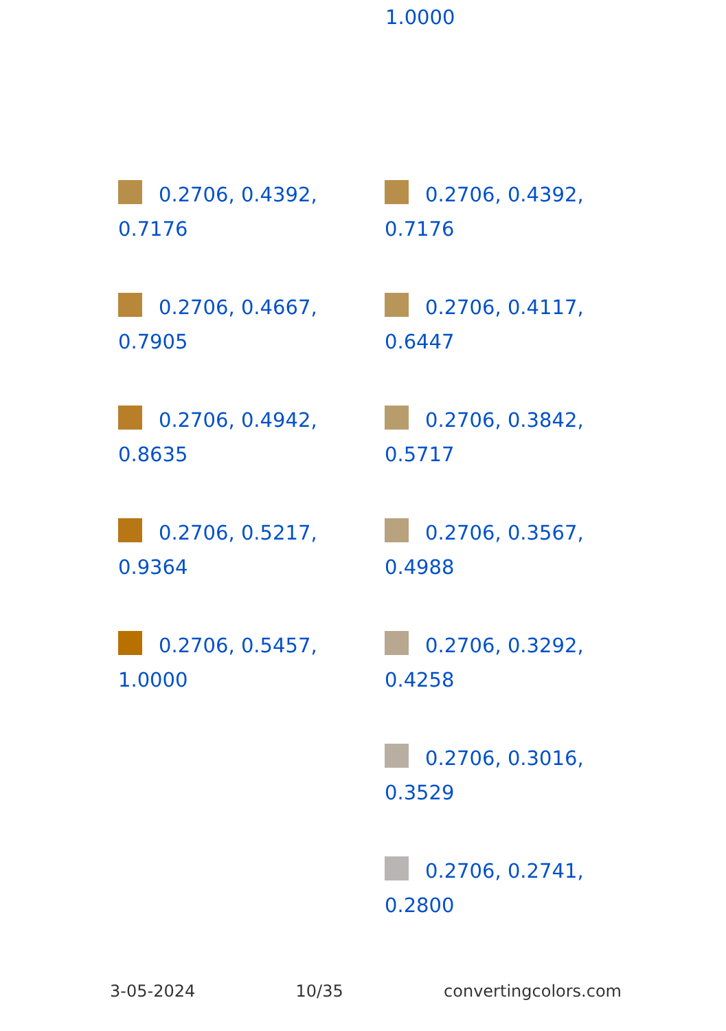1.0000
0.2706, 0.4392, 0.7176
0.2706, 0.4667, 0.7905
0.2706, 0.4942, 0.8635
0.2706, 0.5217, 0.9364
0.2706, 0.5457, 1.0000
0.2706, 0.4392, 0.7176
0.2706, 0.4117, 0.6447
0.2706, 0.3842, 0.5717
0.2706, 0.3567, 0.4988
0.2706, 0.3292, 0.4258
0.2706, 0.3016, 0.3529
0.2706, 0.2741, 0.2800
3-05-2024 10/35 convertingcolors.com